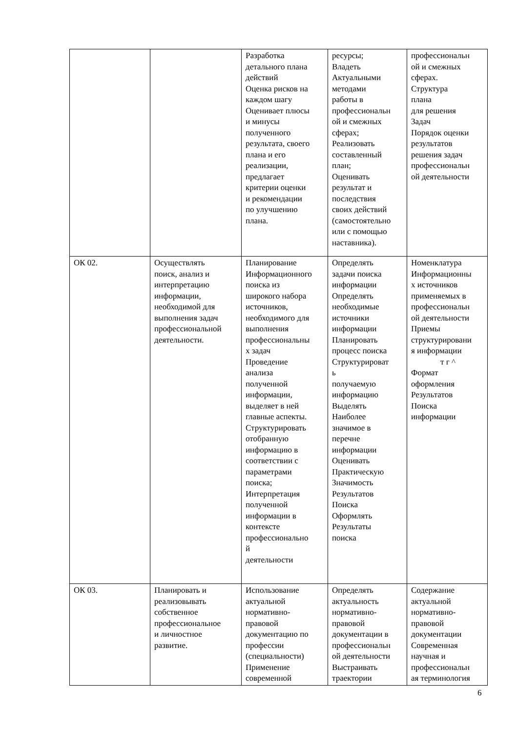| | | Разработка детального плана действий Оценка рисков на каждом шагу Оценивает плюсы и минусы полученного результата, своего плана и его реализации, предлагает критерии оценки и рекомендации по улучшению плана. | ресурсы; Владеть Актуальными методами работы в профессиональн ой и смежных сферах; Реализовать составленный план; Оценивать результат и последствия своих действий (самостоятельно или с помощью наставника). | профессиональн ой и смежных сферах. Структура плана для решения Задач Порядок оценки результатов решения задач профессиональн ой деятельности |
| ОК 02. | Осуществлять поиск, анализ и интерпретацию информации, необходимой для выполнения задач профессиональной деятельности. | Планирование Информационного поиска из широкого набора источников, необходимого для выполнения профессиональны х задач Проведение анализа полученной информации, выделяет в ней главные аспекты. Структурировать отобранную информацию в соответствии с параметрами поиска; Интерпретация полученной информации в контексте профессионально й деятельности | Определять задачи поиска информации Определять необходимые источники информации Планировать процесс поиска Структурироват ь получаемую информацию Выделять Наиболее значимое в перечне информации Оценивать Практическую Значимость Результатов Поиска Оформлять Результаты поиска | Номенклатура Информационны х источников применяемых в профессиональн ой деятельности Приемы структурировани я информации т г ^ Формат оформления Результатов Поиска информации |
| ОК 03. | Планировать и реализовывать собственное профессиональное и личностное развитие. | Использование актуальной нормативно- правовой документацию по профессии (специальности) Применение современной | Определять актуальность нормативно- правовой документации в профессиональн ой деятельности Выстраивать траектории | Содержание актуальной нормативно- правовой документации Современная научная и профессиональн ая терминология |
6